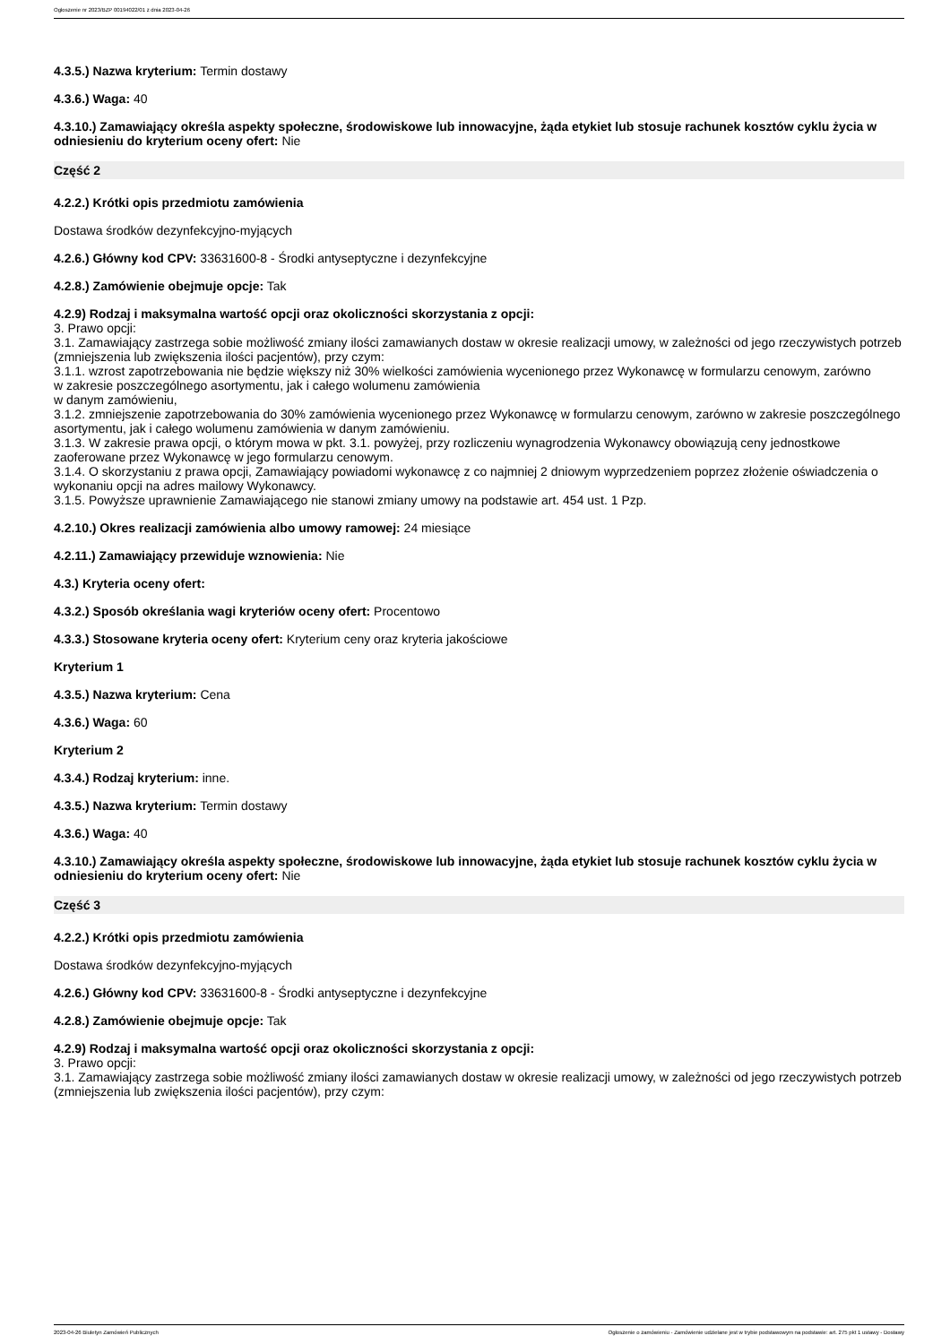Ogłoszenie nr 2023/BZP 00194022/01 z dnia 2023-04-26
4.3.5.) Nazwa kryterium: Termin dostawy
4.3.6.) Waga: 40
4.3.10.) Zamawiający określa aspekty społeczne, środowiskowe lub innowacyjne, żąda etykiet lub stosuje rachunek kosztów cyklu życia w odniesieniu do kryterium oceny ofert: Nie
Część 2
4.2.2.) Krótki opis przedmiotu zamówienia
Dostawa środków dezynfekcyjno-myjących
4.2.6.) Główny kod CPV: 33631600-8 - Środki antyseptyczne i dezynfekcyjne
4.2.8.) Zamówienie obejmuje opcje: Tak
4.2.9) Rodzaj i maksymalna wartość opcji oraz okoliczności skorzystania z opcji:
3. Prawo opcji:
3.1. Zamawiający zastrzega sobie możliwość zmiany ilości zamawianych dostaw w okresie realizacji umowy, w zależności od jego rzeczywistych potrzeb (zmniejszenia lub zwiększenia ilości pacjentów), przy czym:
3.1.1. wzrost zapotrzebowania nie będzie większy niż 30% wielkości zamówienia wycenionego przez Wykonawcę w formularzu cenowym, zarówno
w zakresie poszczególnego asortymentu, jak i całego wolumenu zamówienia
w danym zamówieniu,
3.1.2. zmniejszenie zapotrzebowania do 30% zamówienia wycenionego przez Wykonawcę w formularzu cenowym, zarówno w zakresie poszczególnego asortymentu, jak i całego wolumenu zamówienia w danym zamówieniu.
3.1.3. W zakresie prawa opcji, o którym mowa w pkt. 3.1. powyżej, przy rozliczeniu wynagrodzenia Wykonawcy obowiązują ceny jednostkowe zaoferowane przez Wykonawcę w jego formularzu cenowym.
3.1.4. O skorzystaniu z prawa opcji, Zamawiający powiadomi wykonawcę z co najmniej 2 dniowym wyprzedzeniem poprzez złożenie oświadczenia o wykonaniu opcji na adres mailowy Wykonawcy.
3.1.5. Powyższe uprawnienie Zamawiającego nie stanowi zmiany umowy na podstawie art. 454 ust. 1 Pzp.
4.2.10.) Okres realizacji zamówienia albo umowy ramowej: 24 miesiące
4.2.11.) Zamawiający przewiduje wznowienia: Nie
4.3.) Kryteria oceny ofert:
4.3.2.) Sposób określania wagi kryteriów oceny ofert: Procentowo
4.3.3.) Stosowane kryteria oceny ofert: Kryterium ceny oraz kryteria jakościowe
Kryterium 1
4.3.5.) Nazwa kryterium: Cena
4.3.6.) Waga: 60
Kryterium 2
4.3.4.) Rodzaj kryterium: inne.
4.3.5.) Nazwa kryterium: Termin dostawy
4.3.6.) Waga: 40
4.3.10.) Zamawiający określa aspekty społeczne, środowiskowe lub innowacyjne, żąda etykiet lub stosuje rachunek kosztów cyklu życia w odniesieniu do kryterium oceny ofert: Nie
Część 3
4.2.2.) Krótki opis przedmiotu zamówienia
Dostawa środków dezynfekcyjno-myjących
4.2.6.) Główny kod CPV: 33631600-8 - Środki antyseptyczne i dezynfekcyjne
4.2.8.) Zamówienie obejmuje opcje: Tak
4.2.9) Rodzaj i maksymalna wartość opcji oraz okoliczności skorzystania z opcji:
3. Prawo opcji:
3.1. Zamawiający zastrzega sobie możliwość zmiany ilości zamawianych dostaw w okresie realizacji umowy, w zależności od jego rzeczywistych potrzeb (zmniejszenia lub zwiększenia ilości pacjentów), przy czym:
2023-04-26 Biuletyn Zamówień Publicznych Ogłoszenie o zamówieniu - Zamówienie udzielane jest w trybie podstawowym na podstawie: art. 275 pkt 1 ustawy - Dostawy